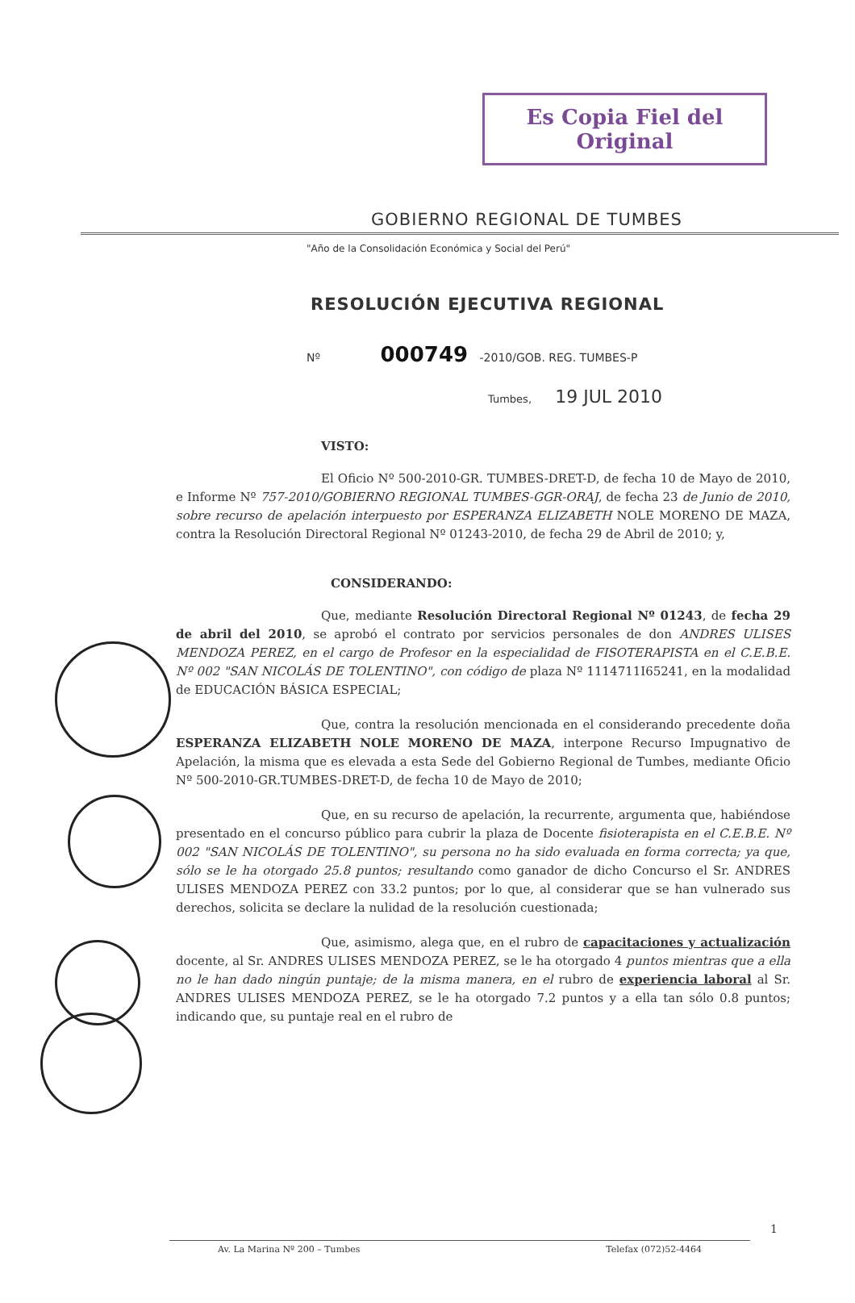Es Copia Fiel del Original
GOBIERNO REGIONAL DE TUMBES
"Año de la Consolidación Económica y Social del Perú"
RESOLUCIÓN EJECUTIVA REGIONAL
Nº 000749 -2010/GOB. REG. TUMBES-P
Tumbes, 19 JUL 2010
VISTO:
El Oficio Nº 500-2010-GR. TUMBES-DRET-D, de fecha 10 de Mayo de 2010, e Informe Nº 757-2010/GOBIERNO REGIONAL TUMBES-GGR-ORAJ, de fecha 23 de Junio de 2010, sobre recurso de apelación interpuesto por ESPERANZA ELIZABETH NOLE MORENO DE MAZA, contra la Resolución Directoral Regional Nº 01243-2010, de fecha 29 de Abril de 2010; y,
CONSIDERANDO:
Que, mediante Resolución Directoral Regional Nº 01243, de fecha 29 de abril del 2010, se aprobó el contrato por servicios personales de don ANDRES ULISES MENDOZA PEREZ, en el cargo de Profesor en la especialidad de FISOTERAPISTA en el C.E.B.E. Nº 002 "SAN NICOLÁS DE TOLENTINO", con código de plaza Nº 1114711I65241, en la modalidad de EDUCACIÓN BÁSICA ESPECIAL;
Que, contra la resolución mencionada en el considerando precedente doña ESPERANZA ELIZABETH NOLE MORENO DE MAZA, interpone Recurso Impugnativo de Apelación, la misma que es elevada a esta Sede del Gobierno Regional de Tumbes, mediante Oficio Nº 500-2010-GR.TUMBES-DRET-D, de fecha 10 de Mayo de 2010;
Que, en su recurso de apelación, la recurrente, argumenta que, habiéndose presentado en el concurso público para cubrir la plaza de Docente fisioterapista en el C.E.B.E. Nº 002 "SAN NICOLÁS DE TOLENTINO", su persona no ha sido evaluada en forma correcta; ya que, sólo se le ha otorgado 25.8 puntos; resultando como ganador de dicho Concurso el Sr. ANDRES ULISES MENDOZA PEREZ con 33.2 puntos; por lo que, al considerar que se han vulnerado sus derechos, solicita se declare la nulidad de la resolución cuestionada;
Que, asimismo, alega que, en el rubro de capacitaciones y actualización docente, al Sr. ANDRES ULISES MENDOZA PEREZ, se le ha otorgado 4 puntos mientras que a ella no le han dado ningún puntaje; de la misma manera, en el rubro de experiencia laboral al Sr. ANDRES ULISES MENDOZA PEREZ, se le ha otorgado 7.2 puntos y a ella tan sólo 0.8 puntos; indicando que, su puntaje real en el rubro de
1
Av. La Marina Nº 200 – Tumbes Telefax (072)52-4464